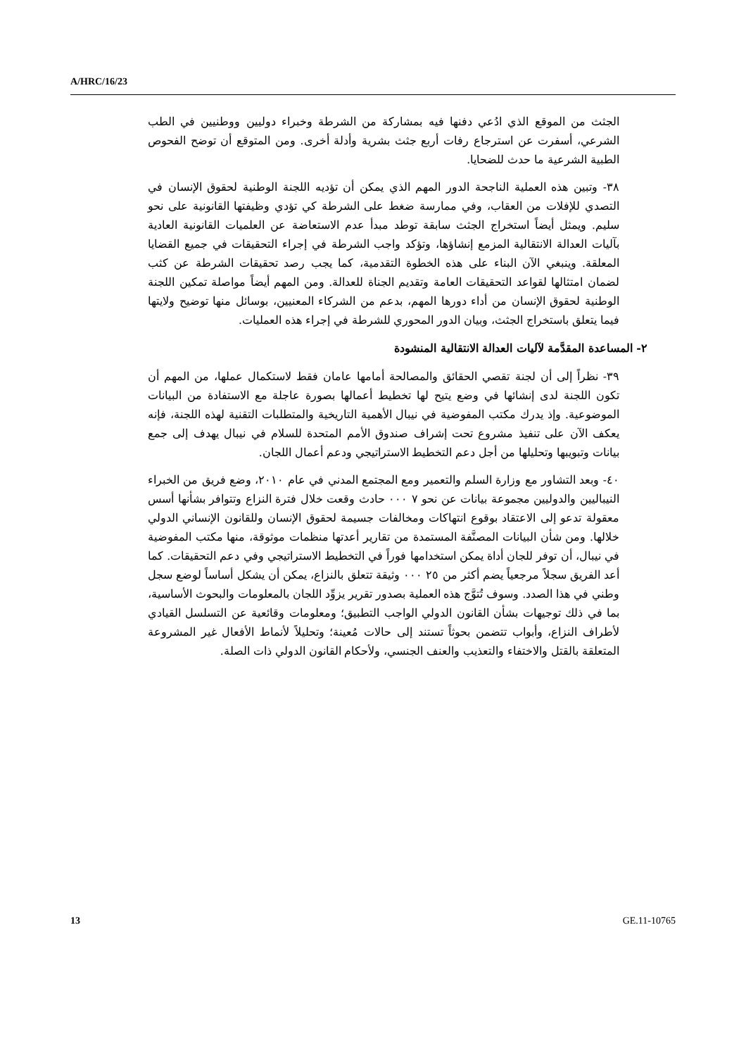A/HRC/16/23
الجثث من الموقع الذي ادُعي دفنها فيه بمشاركة من الشرطة وخبراء دوليين ووطنيين في الطب الشرعي، أسفرت عن استرجاع رفات أربع جثث بشرية وأدلة أخرى. ومن المتوقع أن توضح الفحوص الطبية الشرعية ما حدث للضحايا.
٣٨- وتبين هذه العملية الناجحة الدور المهم الذي يمكن أن تؤديه اللجنة الوطنية لحقوق الإنسان في التصدي للإفلات من العقاب، وفي ممارسة ضغط على الشرطة كي تؤدي وظيفتها القانونية على نحو سليم. ويمثل أيضاً استخراج الجثث سابقة توطد مبدأ عدم الاستعاضة عن العلميات القانونية العادية بآليات العدالة الانتقالية المزمع إنشاؤها، وتؤكد واجب الشرطة في إجراء التحقيقات في جميع القضايا المعلقة. وينبغي الآن البناء على هذه الخطوة التقدمية، كما يجب رصد تحقيقات الشرطة عن كثب لضمان امتثالها لقواعد التحقيقات العامة وتقديم الجناة للعدالة. ومن المهم أيضاً مواصلة تمكين اللجنة الوطنية لحقوق الإنسان من أداء دورها المهم، بدعم من الشركاء المعنيين، بوسائل منها توضيح ولايتها فيما يتعلق باستخراج الجثث، وبيان الدور المحوري للشرطة في إجراء هذه العمليات.
٢- المساعدة المقدَّمة لآليات العدالة الانتقالية المنشودة
٣٩- نظراً إلى أن لجنة تقصي الحقائق والمصالحة أمامها عامان فقط لاستكمال عملها، من المهم أن تكون اللجنة لدى إنشائها في وضع يتيح لها تخطيط أعمالها بصورة عاجلة مع الاستفادة من البيانات الموضوعية. وإذ يدرك مكتب المفوضية في نيبال الأهمية التاريخية والمتطلبات التقنية لهذه اللجنة، فإنه يعكف الآن على تنفيذ مشروع تحت إشراف صندوق الأمم المتحدة للسلام في نيبال يهدف إلى جمع بيانات وتبويبها وتحليلها من أجل دعم التخطيط الاستراتيجي ودعم أعمال اللجان.
٤٠- وبعد التشاور مع وزارة السلم والتعمير ومع المجتمع المدني في عام ٢٠١٠، وضع فريق من الخبراء النيباليين والدوليين مجموعة بيانات عن نحو ٧ ٠٠٠ حادث وقعت خلال فترة النزاع وتتوافر بشأنها أسس معقولة تدعو إلى الاعتقاد بوقوع انتهاكات ومخالفات جسيمة لحقوق الإنسان وللقانون الإنساني الدولي خلالها. ومن شأن البيانات المصنَّفة المستمدة من تقارير أعدتها منظمات موثوقة، منها مكتب المفوضية في نيبال، أن توفر للجان أداة يمكن استخدامها فوراً في التخطيط الاستراتيجي وفي دعم التحقيقات. كما أعد الفريق سجلاً مرجعياً يضم أكثر من ٢٥ ٠٠٠ وثيقة تتعلق بالنزاع، يمكن أن يشكل أساساً لوضع سجل وطني في هذا الصدد. وسوف تُتوَّج هذه العملية بصدور تقرير يزوِّد اللجان بالمعلومات والبحوث الأساسية، بما في ذلك توجيهات بشأن القانون الدولي الواجب التطبيق؛ ومعلومات وقائعية عن التسلسل القيادي لأطراف النزاع، وأبواب تتضمن بحوثاً تستند إلى حالات مُعينة؛ وتحليلاً لأنماط الأفعال غير المشروعة المتعلقة بالقتل والاختفاء والتعذيب والعنف الجنسي، ولأحكام القانون الدولي ذات الصلة.
13 GE.11-10765